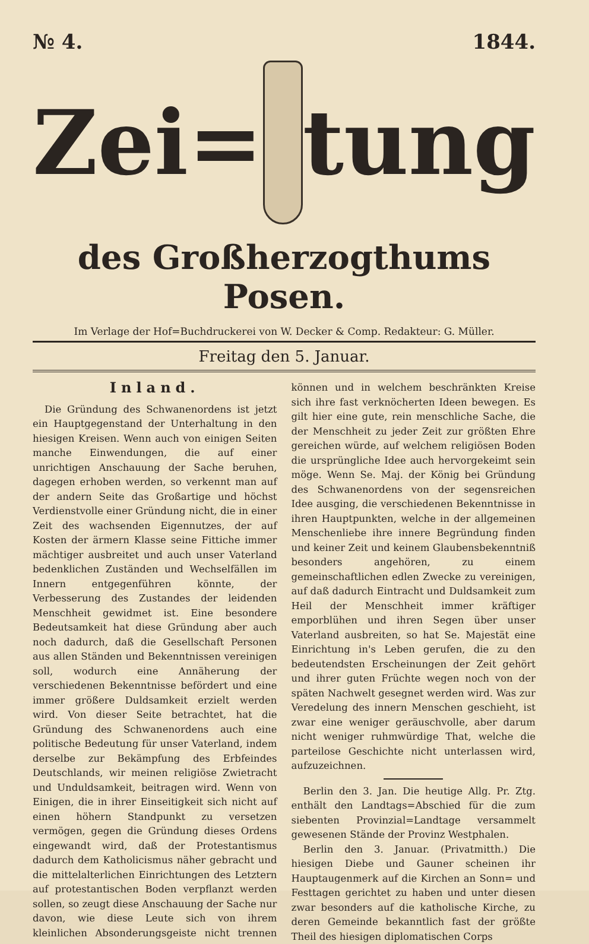№ 4. 1844.
Zei= tung
des Großherzogthums Posen.
Im Verlage der Hof=Buchdruckerei von W. Decker & Comp. Redakteur: G. Müller.
Freitag den 5. Januar.
Inland.
Die Gründung des Schwanenordens ist jetzt ein Hauptgegenstand der Unterhaltung in den hiesigen Kreisen. Wenn auch von einigen Seiten manche Einwendungen, die auf einer unrichtigen Anschauung der Sache beruhen, dagegen erhoben werden, so verkennt man auf der andern Seite das Großartige und höchst Verdienstvolle einer Gründung nicht, die in einer Zeit des wachsenden Eigennutzes, der auf Kosten der ärmern Klasse seine Fittiche immer mächtiger ausbreitet und auch unser Vaterland bedenklichen Zuständen und Wechselfällen im Innern entgegenführen könnte, der Verbesserung des Zustandes der leidenden Menschheit gewidmet ist. Eine besondere Bedeutsamkeit hat diese Gründung aber auch noch dadurch, daß die Gesellschaft Personen aus allen Ständen und Bekenntnissen vereinigen soll, wodurch eine Annäherung der verschiedenen Bekenntnisse befördert und eine immer größere Duldsamkeit erzielt werden wird. Von dieser Seite betrachtet, hat die Gründung des Schwanenordens auch eine politische Bedeutung für unser Vaterland, indem derselbe zur Bekämpfung des Erbfeindes Deutschlands, wir meinen religiöse Zwietracht und Unduldsamkeit, beitragen wird. Wenn von Einigen, die in ihrer Einseitigkeit sich nicht auf einen höhern Standpunkt zu versetzen vermögen, gegen die Gründung dieses Ordens eingewandt wird, daß der Protestantismus dadurch dem Katholicismus näher gebracht und die mittelalterlichen Einrichtungen des Letztern auf protestantischen Boden verpflanzt werden sollen, so zeugt diese Anschauung der Sache nur davon, wie diese Leute sich von ihrem kleinlichen Absonderungsgeiste nicht trennen können und in welchem beschränkten Kreise sich ihre fast verknöcherten Ideen bewegen. Es gilt hier eine gute, rein menschliche Sache, die der Menschheit zu jeder Zeit zur größten Ehre gereichen würde, auf welchem religiösen Boden die ursprüngliche Idee auch hervorgekeimt sein möge. Wenn Se. Maj. der König bei Gründung des Schwanenordens von der segensreichen Idee ausging, die verschiedenen Bekenntnisse in ihren Hauptpunkten, welche in der allgemeinen Menschenliebe ihre innere Begründung finden und keiner Zeit und keinem Glaubensbekenntniß besonders angehören, zu einem gemeinschaftlichen edlen Zwecke zu vereinigen, auf daß dadurch Eintracht und Duldsamkeit zum Heil der Menschheit immer kräftiger emporblühen und ihren Segen über unser Vaterland ausbreiten, so hat Se. Majestät eine Einrichtung in's Leben gerufen, die zu den bedeutendsten Erscheinungen der Zeit gehört und ihrer guten Früchte wegen noch von der späten Nachwelt gesegnet werden wird. Was zur Veredelung des innern Menschen geschieht, ist zwar eine weniger geräuschvolle, aber darum nicht weniger ruhmwürdige That, welche die parteilose Geschichte nicht unterlassen wird, aufzuzeichnen.
Berlin den 3. Jan. Die heutige Allg. Pr. Ztg. enthält den Landtags=Abschied für die zum siebenten Provinzial=Landtage versammelt gewesenen Stände der Provinz Westphalen.
Berlin den 3. Januar. (Privatmitth.) Die hiesigen Diebe und Gauner scheinen ihr Hauptaugenmerk auf die Kirchen an Sonn= und Festtagen gerichtet zu haben und unter diesen zwar besonders auf die katholische Kirche, zu deren Gemeinde bekanntlich fast der größte Theil des hiesigen diplomatischen Corps